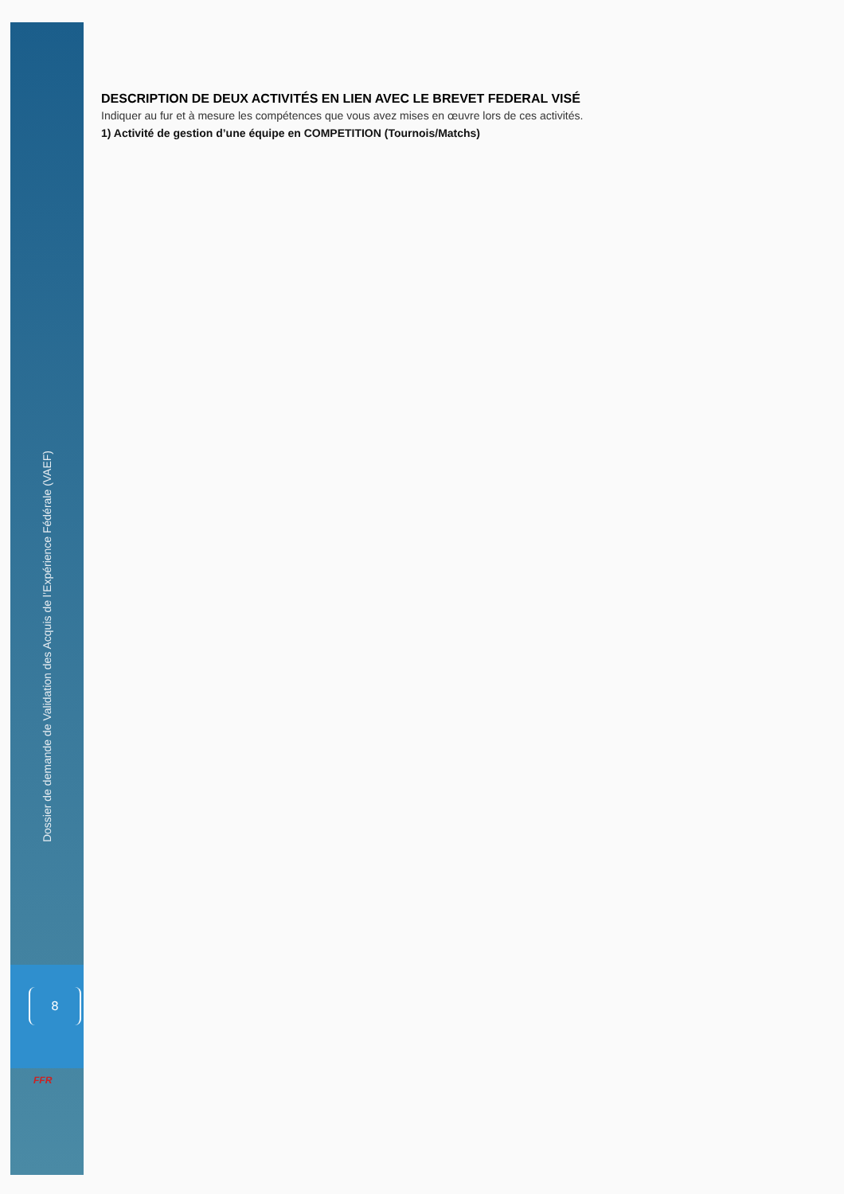DESCRIPTION DE DEUX ACTIVITÉS EN LIEN AVEC LE BREVET FEDERAL VISÉ
Indiquer au fur et à mesure les compétences que vous avez mises en œuvre lors de ces activités.
1) Activité de gestion d’une équipe en COMPETITION (Tournois/Matchs)
Dossier de demande de Validation des Acquis de l’Expérience Fédérale (VAEF)
8
FFR